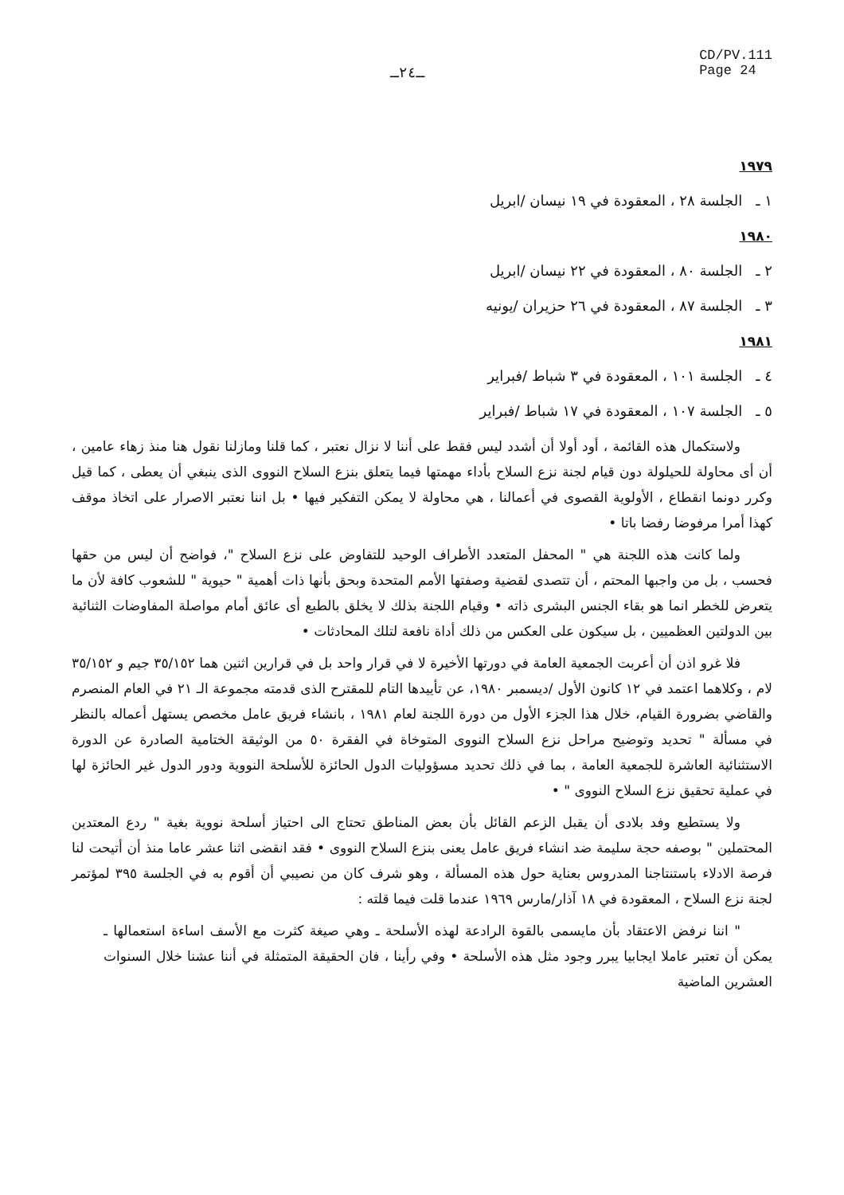ـ٢٤ـ
CD/PV.111
Page 24
١٩٧٩
١ ـ الجلسة ٢٨ ، المعقودة في ١٩ نيسان /ابريل
١٩٨٠
٢ ـ الجلسة ٨٠ ، المعقودة في ٢٢ نيسان /ابريل
٣ ـ الجلسة ٨٧ ، المعقودة في ٢٦ حزيران /يونيه
١٩٨١
٤ ـ الجلسة ١٠١ ، المعقودة في ٣ شباط /فبراير
٥ ـ الجلسة ١٠٧ ، المعقودة في ١٧ شباط /فبراير
ولاستكمال هذه القائمة ، أود أولا أن أشدد ليس فقط على أننا لا نزال نعتبر ، كما قلنا ومازلنا نقول هنا منذ زهاء عامين ، أن أى محاولة للحيلولة دون قيام لجنة نزع السلاح بأداء مهمتها فيما يتعلق بنزع السلاح النووى الذى ينبغي أن يعطى ، كما قيل وكرر دونما انقطاع ، الأولوية القصوى في أعمالنا ، هي محاولة لا يمكن التفكير فيها • بل اننا نعتبر الاصرار على اتخاذ موقف كهذا أمرا مرفوضا رفضا باتا •
ولما كانت هذه اللجنة هي " المحفل المتعدد الأطراف الوحيد للتفاوض على نزع السلاح "، فواضح أن ليس من حقها فحسب ، بل من واجبها المحتم ، أن تتصدى لقضية وصفتها الأمم المتحدة وبحق بأنها ذات أهمية " حيوية " للشعوب كافة لأن ما يتعرض للخطر انما هو بقاء الجنس البشرى ذاته • وقيام اللجنة بذلك لا يخلق بالطبع أى عائق أمام مواصلة المفاوضات الثنائية بين الدولتين العظميين ، بل سيكون على العكس من ذلك أداة نافعة لتلك المحادثات •
فلا غرو اذن أن أعربت الجمعية العامة في دورتها الأخيرة لا في قرار واحد بل في قرارين اثنين هما ٣٥/١٥٢ جيم و ٣٥/١٥٢ لام ، وكلاهما اعتمد في ١٢ كانون الأول /ديسمبر ١٩٨٠، عن تأييدها التام للمقترح الذى قدمته مجموعة الـ ٢١ في العام المنصرم والقاضي بضرورة القيام، خلال هذا الجزء الأول من دورة اللجنة لعام ١٩٨١ ، بانشاء فريق عامل مخصص يستهل أعماله بالنظر في مسألة " تحديد وتوضيح مراحل نزع السلاح النووى المتوخاة في الفقرة ٥٠ من الوثيقة الختامية الصادرة عن الدورة الاستثنائية العاشرة للجمعية العامة ، بما في ذلك تحديد مسؤوليات الدول الحائزة للأسلحة النووية ودور الدول غير الحائزة لها في عملية تحقيق نزع السلاح النووى " •
ولا يستطيع وفد بلادى أن يقبل الزعم القائل بأن بعض المناطق تحتاج الى احتياز أسلحة نووية بغية " ردع المعتدين المحتملين " بوصفه حجة سليمة ضد انشاء فريق عامل يعنى بنزع السلاح النووى • فقد انقضى اثنا عشر عاما منذ أن أتيحت لنا فرصة الادلاء باستنتاجنا المدروس بعناية حول هذه المسألة ، وهو شرف كان من نصيبي أن أقوم به في الجلسة ٣٩٥ لمؤتمر لجنة نزع السلاح ، المعقودة في ١٨ آذار/مارس ١٩٦٩ عندما قلت فيما قلته :
" اننا نرفض الاعتقاد بأن مايسمى بالقوة الرادعة لهذه الأسلحة ـ وهي صيغة كثرت مع الأسف اساءة استعمالها ـ يمكن أن تعتبر عاملا ايجابيا يبرر وجود مثل هذه الأسلحة • وفي رأينا ، فان الحقيقة المتمثلة في أننا عشنا خلال السنوات العشرين الماضية